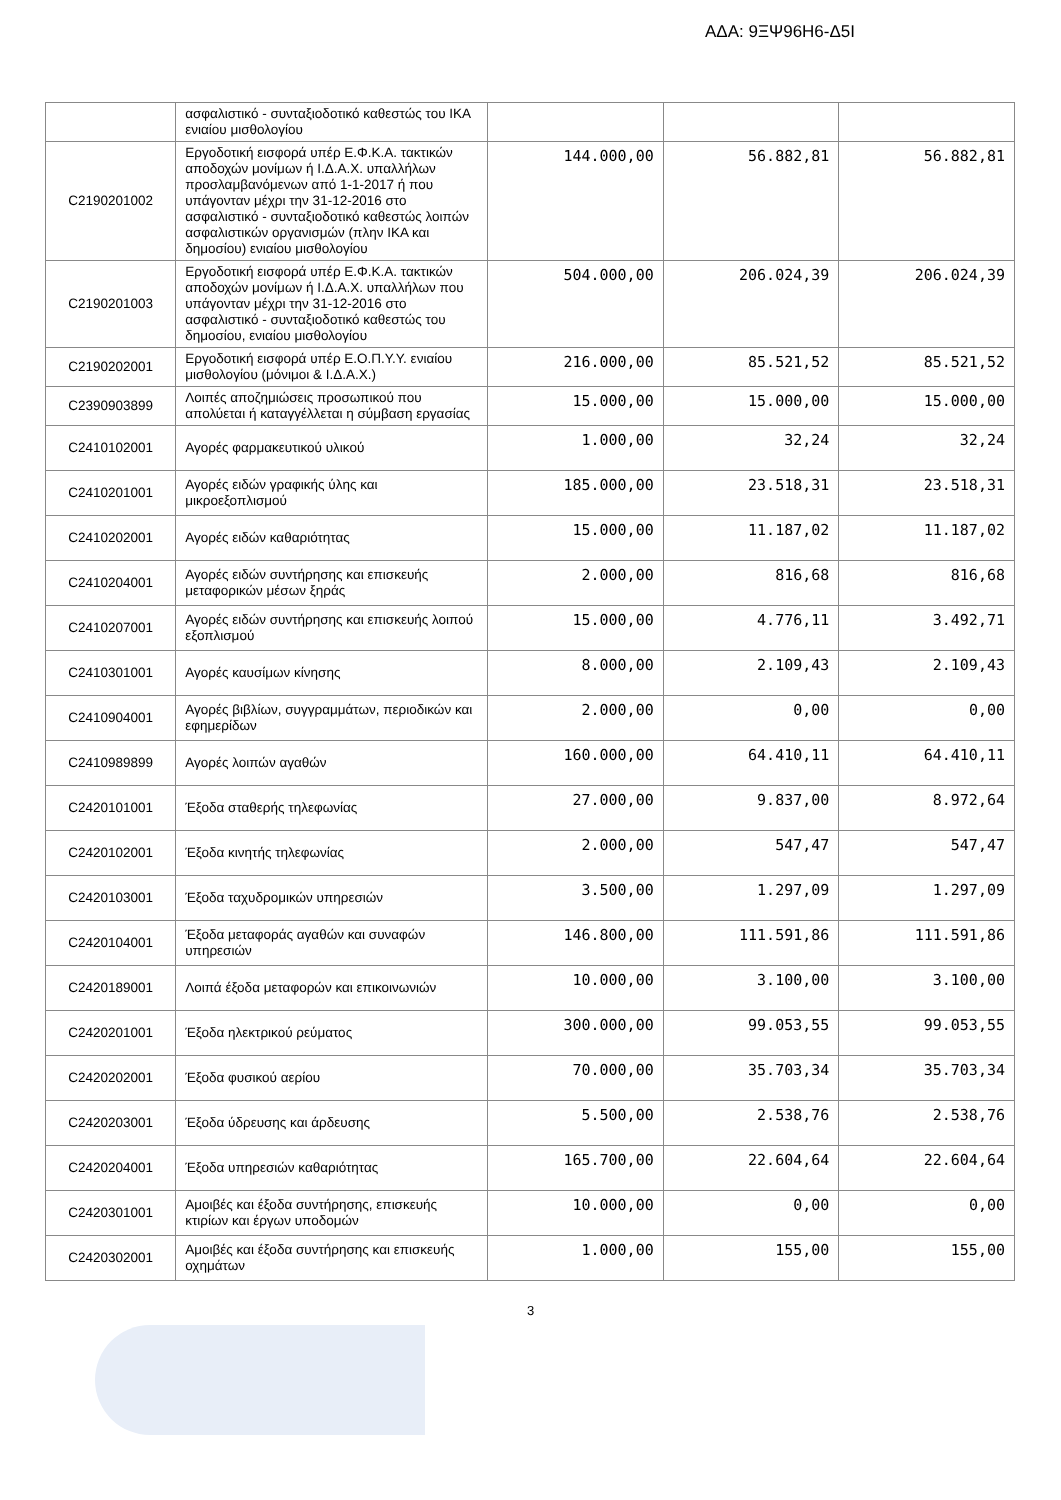ΑΔΑ: 9ΞΨ96Η6-Δ5Ι
| | ασφαλιστικό - συνταξιοδοτικό καθεστώς του ΙΚΑ ενιαίου μισθολογίου | | | |
| C2190201002 | Εργοδοτική εισφορά υπέρ Ε.Φ.Κ.Α. τακτικών αποδοχών μονίμων ή Ι.Δ.Α.Χ. υπαλλήλων προσλαμβανόμενων από 1-1-2017 ή που υπάγονταν μέχρι την 31-12-2016 στο ασφαλιστικό - συνταξιοδοτικό καθεστώς λοιπών ασφαλιστικών οργανισμών (πλην ΙΚΑ και δημοσίου) ενιαίου μισθολογίου | 144.000,00 | 56.882,81 | 56.882,81 |
| C2190201003 | Εργοδοτική εισφορά υπέρ Ε.Φ.Κ.Α. τακτικών αποδοχών μονίμων ή Ι.Δ.Α.Χ. υπαλλήλων που υπάγονταν μέχρι την 31-12-2016 στο ασφαλιστικό - συνταξιοδοτικό καθεστώς του δημοσίου, ενιαίου μισθολογίου | 504.000,00 | 206.024,39 | 206.024,39 |
| C2190202001 | Εργοδοτική εισφορά υπέρ Ε.Ο.Π.Υ.Υ. ενιαίου μισθολογίου (μόνιμοι & Ι.Δ.Α.Χ.) | 216.000,00 | 85.521,52 | 85.521,52 |
| C2390903899 | Λοιπές αποζημιώσεις προσωπικού που απολύεται ή καταγγέλλεται η σύμβαση εργασίας | 15.000,00 | 15.000,00 | 15.000,00 |
| C2410102001 | Αγορές φαρμακευτικού υλικού | 1.000,00 | 32,24 | 32,24 |
| C2410201001 | Αγορές ειδών γραφικής ύλης και μικροεξοπλισμού | 185.000,00 | 23.518,31 | 23.518,31 |
| C2410202001 | Αγορές ειδών καθαριότητας | 15.000,00 | 11.187,02 | 11.187,02 |
| C2410204001 | Αγορές ειδών συντήρησης και επισκευής μεταφορικών μέσων ξηράς | 2.000,00 | 816,68 | 816,68 |
| C2410207001 | Αγορές ειδών συντήρησης και επισκευής λοιπού εξοπλισμού | 15.000,00 | 4.776,11 | 3.492,71 |
| C2410301001 | Αγορές καυσίμων κίνησης | 8.000,00 | 2.109,43 | 2.109,43 |
| C2410904001 | Αγορές βιβλίων, συγγραμμάτων, περιοδικών και εφημερίδων | 2.000,00 | 0,00 | 0,00 |
| C2410989899 | Αγορές λοιπών αγαθών | 160.000,00 | 64.410,11 | 64.410,11 |
| C2420101001 | Έξοδα σταθερής τηλεφωνίας | 27.000,00 | 9.837,00 | 8.972,64 |
| C2420102001 | Έξοδα κινητής τηλεφωνίας | 2.000,00 | 547,47 | 547,47 |
| C2420103001 | Έξοδα ταχυδρομικών υπηρεσιών | 3.500,00 | 1.297,09 | 1.297,09 |
| C2420104001 | Έξοδα μεταφοράς αγαθών και συναφών υπηρεσιών | 146.800,00 | 111.591,86 | 111.591,86 |
| C2420189001 | Λοιπά έξοδα μεταφορών και επικοινωνιών | 10.000,00 | 3.100,00 | 3.100,00 |
| C2420201001 | Έξοδα ηλεκτρικού ρεύματος | 300.000,00 | 99.053,55 | 99.053,55 |
| C2420202001 | Έξοδα φυσικού αερίου | 70.000,00 | 35.703,34 | 35.703,34 |
| C2420203001 | Έξοδα ύδρευσης και άρδευσης | 5.500,00 | 2.538,76 | 2.538,76 |
| C2420204001 | Έξοδα υπηρεσιών καθαριότητας | 165.700,00 | 22.604,64 | 22.604,64 |
| C2420301001 | Αμοιβές και έξοδα συντήρησης, επισκευής κτιρίων και έργων υποδομών | 10.000,00 | 0,00 | 0,00 |
| C2420302001 | Αμοιβές και έξοδα συντήρησης και επισκευής οχημάτων | 1.000,00 | 155,00 | 155,00 |
3